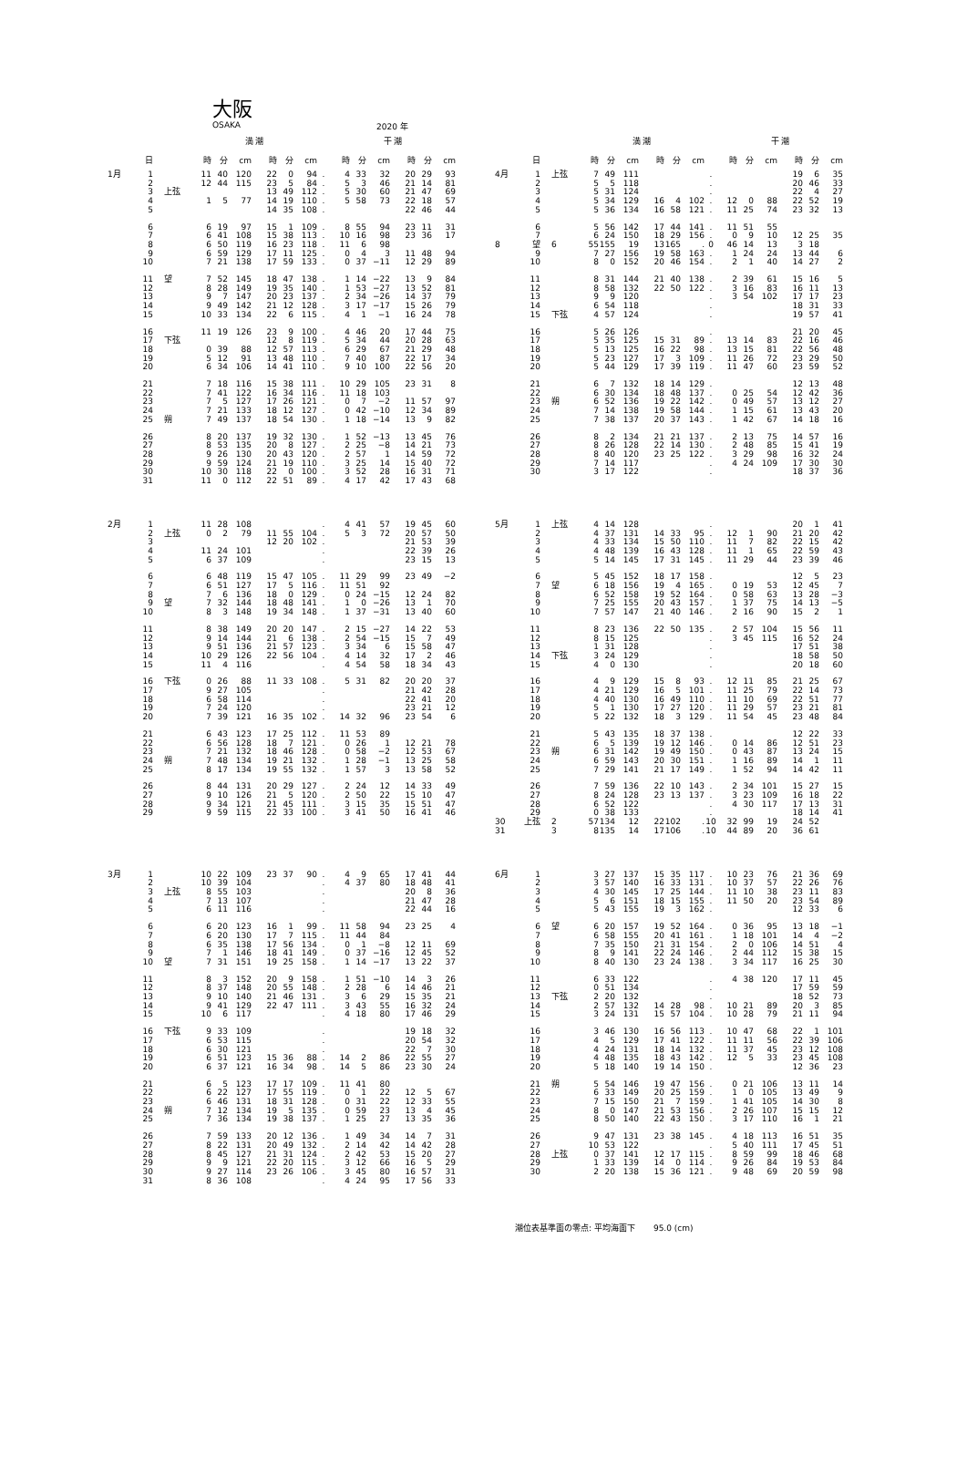大阪
OSAKA 2020 年
| | | | 満 潮 | | | | | | | 干 潮 | | | | | | | | | | 満 潮 | | | | | | | 干 潮 | | | | | | |
| | 日 | | 時 | 分 | cm | 時 | 分 | cm | | 時 | 分 | cm | 時 | 分 | cm | | | 日 | | 時 | 分 | cm | 時 | 分 | cm | | 時 | 分 | cm | 時 | 分 | cm | |
| 1月 | 1 | | 11 | 40 | 120 | 22 | 0 | 94 | . | 4 | 33 | 32 | 20 | 29 | 93 | | 4月 | 1 | 上弦 | 7 | 49 | 111 | | | | . | | | | 19 | 6 | 35 | |
| | 2 | | 12 | 44 | 115 | 23 | 5 | 84 | . | 5 | 3 | 46 | 21 | 14 | 81 | | | 2 | | 5 | 5 | 118 | | | | . | | | | 20 | 46 | 33 | |
| | 3 | 上弦 | | | | 13 | 49 | 112 | . | 5 | 30 | 60 | 21 | 47 | 69 | | | 3 | | 5 | 31 | 124 | | | | . | | | | 22 | 4 | 27 | |
| | 4 | | 1 | 5 | 77 | 14 | 19 | 110 | . | 5 | 58 | 73 | 22 | 18 | 57 | | | 4 | | 5 | 34 | 129 | 16 | 4 | 102 | . | 12 | 0 | 88 | 22 | 52 | 19 | |
| | 5 | | | | | 14 | 35 | 108 | . | | | | 22 | 46 | 44 | | | 5 | | 5 | 36 | 134 | 16 | 58 | 121 | . | 11 | 25 | 74 | 23 | 32 | 13 | |
| | 6 | | 6 | 19 | 97 | 15 | 1 | 109 | . | 8 | 55 | 94 | 23 | 11 | 31 | | | 6 | | 5 | 56 | 142 | 17 | 44 | 141 | . | 11 | 51 | 55 | | | | |
| | 7 | | 6 | 41 | 108 | 15 | 38 | 113 | . | 10 | 16 | 98 | 23 | 36 | 17 | | | 7 | | 6 | 24 | 150 | 18 | 29 | 156 | . | 0 | 9 | 10 | 12 | 25 | 35 | |
| | 8 | | 6 | 50 | 119 | 16 | 23 | 118 | . | 11 | 6 | 98 | | | | | 8 | 望 | 6 | 55 | 155 | 19 | 13 | 165 | . | 0 | 46 | 14 | 13 | 3 | 18 | | |
| | 9 | | 6 | 59 | 129 | 17 | 11 | 125 | . | 0 | 4 | 3 | 11 | 48 | 94 | | | 9 | | 7 | 27 | 156 | 19 | 58 | 163 | . | 1 | 24 | 24 | 13 | 44 | 6 | |
| | 10 | | 7 | 21 | 138 | 17 | 59 | 133 | . | 0 | 37 | −11 | 12 | 29 | 89 | | | 10 | | 8 | 0 | 152 | 20 | 46 | 154 | . | 2 | 1 | 40 | 14 | 27 | 2 | |
| | 11 | 望 | 7 | 52 | 145 | 18 | 47 | 138 | . | 1 | 14 | −22 | 13 | 9 | 84 | | | 11 | | 8 | 31 | 144 | 21 | 40 | 138 | . | 2 | 39 | 61 | 15 | 16 | 5 | |
| | 12 | | 8 | 28 | 149 | 19 | 35 | 140 | . | 1 | 53 | −27 | 13 | 52 | 81 | | | 12 | | 8 | 58 | 132 | 22 | 50 | 122 | . | 3 | 16 | 83 | 16 | 11 | 13 | |
| | 13 | | 9 | 7 | 147 | 20 | 23 | 137 | . | 2 | 34 | −26 | 14 | 37 | 79 | | | 13 | | 9 | 9 | 120 | | | | . | 3 | 54 | 102 | 17 | 17 | 23 | |
| | 14 | | 9 | 49 | 142 | 21 | 12 | 128 | . | 3 | 17 | −17 | 15 | 26 | 79 | | | 14 | | 6 | 54 | 118 | | | | . | | | | 18 | 31 | 33 | |
| | 15 | | 10 | 33 | 134 | 22 | 6 | 115 | . | 4 | 1 | −1 | 16 | 24 | 78 | | | 15 | 下弦 | 4 | 57 | 124 | | | | . | | | | 19 | 57 | 41 | |
| | 16 | | 11 | 19 | 126 | 23 | 9 | 100 | . | 4 | 46 | 20 | 17 | 44 | 75 | | | 16 | | 5 | 26 | 126 | | | | . | | | | 21 | 20 | 45 | |
| | 17 | 下弦 | | | | 12 | 8 | 119 | . | 5 | 34 | 44 | 20 | 28 | 63 | | | 17 | | 5 | 35 | 125 | 15 | 31 | 89 | . | 13 | 14 | 83 | 22 | 16 | 46 | |
| | 18 | | 0 | 39 | 88 | 12 | 57 | 113 | . | 6 | 29 | 67 | 21 | 29 | 48 | | | 18 | | 5 | 13 | 125 | 16 | 22 | 98 | . | 13 | 15 | 81 | 22 | 56 | 48 | |
| | 19 | | 5 | 12 | 91 | 13 | 48 | 110 | . | 7 | 40 | 87 | 22 | 17 | 34 | | | 19 | | 5 | 23 | 127 | 17 | 3 | 109 | . | 11 | 26 | 72 | 23 | 29 | 50 | |
| | 20 | | 6 | 34 | 106 | 14 | 41 | 110 | . | 9 | 10 | 100 | 22 | 56 | 20 | | | 20 | | 5 | 44 | 129 | 17 | 39 | 119 | . | 11 | 47 | 60 | 23 | 59 | 52 | |
| | 21 | | 7 | 18 | 116 | 15 | 38 | 111 | . | 10 | 29 | 105 | 23 | 31 | 8 | | | 21 | | 6 | 7 | 132 | 18 | 14 | 129 | . | | | | 12 | 13 | 48 | |
| | 22 | | 7 | 41 | 122 | 16 | 34 | 116 | . | 11 | 18 | 103 | | | | | | 22 | | 6 | 30 | 134 | 18 | 48 | 137 | . | 0 | 25 | 54 | 12 | 42 | 36 | |
| | 23 | | 7 | 5 | 127 | 17 | 26 | 121 | . | 0 | 7 | −2 | 11 | 57 | 97 | | | 23 | 朔 | 6 | 52 | 136 | 19 | 22 | 142 | . | 0 | 49 | 57 | 13 | 12 | 27 | |
| | 24 | | 7 | 21 | 133 | 18 | 12 | 127 | . | 0 | 42 | −10 | 12 | 34 | 89 | | | 24 | | 7 | 14 | 138 | 19 | 58 | 144 | . | 1 | 15 | 61 | 13 | 43 | 20 | |
| | 25 | 朔 | 7 | 49 | 137 | 18 | 54 | 130 | . | 1 | 18 | −14 | 13 | 9 | 82 | | | 25 | | 7 | 38 | 137 | 20 | 37 | 143 | . | 1 | 42 | 67 | 14 | 18 | 16 | |
| | 26 | | 8 | 20 | 137 | 19 | 32 | 130 | . | 1 | 52 | −13 | 13 | 45 | 76 | | | 26 | | 8 | 2 | 134 | 21 | 21 | 137 | . | 2 | 13 | 75 | 14 | 57 | 16 | |
| | 27 | | 8 | 53 | 135 | 20 | 8 | 127 | . | 2 | 25 | −8 | 14 | 21 | 73 | | | 27 | | 8 | 26 | 128 | 22 | 14 | 130 | . | 2 | 48 | 85 | 15 | 41 | 19 | |
| | 28 | | 9 | 26 | 130 | 20 | 43 | 120 | . | 2 | 57 | 1 | 14 | 59 | 72 | | | 28 | | 8 | 40 | 120 | 23 | 25 | 122 | . | 3 | 29 | 98 | 16 | 32 | 24 | |
| | 29 | | 9 | 59 | 124 | 21 | 19 | 110 | . | 3 | 25 | 14 | 15 | 40 | 72 | | | 29 | | 7 | 14 | 117 | | | | . | 4 | 24 | 109 | 17 | 30 | 30 | |
| | 30 | | 10 | 30 | 118 | 22 | 0 | 100 | . | 3 | 52 | 28 | 16 | 31 | 71 | | | 30 | | 3 | 17 | 122 | | | | . | | | | 18 | 37 | 36 | |
| | 31 | | 11 | 0 | 112 | 22 | 51 | 89 | . | 4 | 17 | 42 | 17 | 43 | 68 | | | | | | | | | | | | | | | | | | |
| 2月 | 1 | | 11 | 28 | 108 | | | | . | 4 | 41 | 57 | 19 | 45 | 60 | | 5月 | 1 | 上弦 | 4 | 14 | 128 | | | | . | | | | 20 | 1 | 41 | |
| | 2 | 上弦 | 0 | 2 | 79 | 11 | 55 | 104 | . | 5 | 3 | 72 | 20 | 57 | 50 | | | 2 | | 4 | 37 | 131 | 14 | 33 | 95 | . | 12 | 1 | 90 | 21 | 20 | 42 | |
| | 3 | | | | | 12 | 20 | 102 | . | | | | 21 | 53 | 39 | | | 3 | | 4 | 33 | 134 | 15 | 50 | 110 | . | 11 | 7 | 82 | 22 | 15 | 42 | |
| | 4 | | 11 | 24 | 101 | | | | . | | | | 22 | 39 | 26 | | | 4 | | 4 | 48 | 139 | 16 | 43 | 128 | . | 11 | 1 | 65 | 22 | 59 | 43 | |
| | 5 | | 6 | 37 | 109 | | | | . | | | | 23 | 15 | 13 | | | 5 | | 5 | 14 | 145 | 17 | 31 | 145 | . | 11 | 29 | 44 | 23 | 39 | 46 | |
| | 6 | | 6 | 48 | 119 | 15 | 47 | 105 | . | 11 | 29 | 99 | 23 | 49 | −2 | | | 6 | | 5 | 45 | 152 | 18 | 17 | 158 | . | | | | 12 | 5 | 23 | |
| | 7 | | 6 | 51 | 127 | 17 | 5 | 116 | . | 11 | 51 | 92 | | | | | | 7 | 望 | 6 | 18 | 156 | 19 | 4 | 165 | . | 0 | 19 | 53 | 12 | 45 | 7 | |
| | 8 | | 7 | 6 | 136 | 18 | 0 | 129 | . | 0 | 24 | −15 | 12 | 24 | 82 | | | 8 | | 6 | 52 | 158 | 19 | 52 | 164 | . | 0 | 58 | 63 | 13 | 28 | −3 | |
| | 9 | 望 | 7 | 32 | 144 | 18 | 48 | 141 | . | 1 | 0 | −26 | 13 | 1 | 70 | | | 9 | | 7 | 25 | 155 | 20 | 43 | 157 | . | 1 | 37 | 75 | 14 | 13 | −5 | |
| | 10 | | 8 | 3 | 148 | 19 | 34 | 148 | . | 1 | 37 | −31 | 13 | 40 | 60 | | | 10 | | 7 | 57 | 147 | 21 | 40 | 146 | . | 2 | 16 | 90 | 15 | 2 | 1 | |
| | 11 | | 8 | 38 | 149 | 20 | 20 | 147 | . | 2 | 15 | −27 | 14 | 22 | 53 | | | 11 | | 8 | 23 | 136 | 22 | 50 | 135 | . | 2 | 57 | 104 | 15 | 56 | 11 | |
| | 12 | | 9 | 14 | 144 | 21 | 6 | 138 | . | 2 | 54 | −15 | 15 | 7 | 49 | | | 12 | | 8 | 15 | 125 | | | | . | 3 | 45 | 115 | 16 | 52 | 24 | |
| | 13 | | 9 | 51 | 136 | 21 | 57 | 123 | . | 3 | 34 | 6 | 15 | 58 | 47 | | | 13 | | 1 | 31 | 128 | | | | . | | | | 17 | 51 | 38 | |
| | 14 | | 10 | 29 | 126 | 22 | 56 | 104 | . | 4 | 14 | 32 | 17 | 2 | 46 | | | 14 | 下弦 | 3 | 24 | 129 | | | | . | | | | 18 | 58 | 50 | |
| | 15 | | 11 | 4 | 116 | | | | . | 4 | 54 | 58 | 18 | 34 | 43 | | | 15 | | 4 | 0 | 130 | | | | . | | | | 20 | 18 | 60 | |
| | 16 | 下弦 | 0 | 26 | 88 | 11 | 33 | 108 | . | 5 | 31 | 82 | 20 | 20 | 37 | | | 16 | | 4 | 9 | 129 | 15 | 8 | 93 | . | 12 | 11 | 85 | 21 | 25 | 67 | |
| | 17 | | 9 | 27 | 105 | | | | . | | | | 21 | 42 | 28 | | | 17 | | 4 | 21 | 129 | 16 | 5 | 101 | . | 11 | 25 | 79 | 22 | 14 | 73 | |
| | 18 | | 6 | 58 | 114 | | | | . | | | | 22 | 41 | 20 | | | 18 | | 4 | 40 | 130 | 16 | 49 | 110 | . | 11 | 10 | 69 | 22 | 51 | 77 | |
| | 19 | | 7 | 24 | 120 | | | | . | | | | 23 | 21 | 12 | | | 19 | | 5 | 1 | 130 | 17 | 27 | 120 | . | 11 | 29 | 57 | 23 | 21 | 81 | |
| | 20 | | 7 | 39 | 121 | 16 | 35 | 102 | . | 14 | 32 | 96 | 23 | 54 | 6 | | | 20 | | 5 | 22 | 132 | 18 | 3 | 129 | . | 11 | 54 | 45 | 23 | 48 | 84 | |
| | 21 | | 6 | 43 | 123 | 17 | 25 | 112 | . | 11 | 53 | 89 | | | | | | 21 | | 5 | 43 | 135 | 18 | 37 | 138 | . | | | | 12 | 22 | 33 | |
| | 22 | | 6 | 56 | 128 | 18 | 7 | 121 | . | 0 | 26 | 1 | 12 | 21 | 78 | | | 22 | | 6 | 5 | 139 | 19 | 12 | 146 | . | 0 | 14 | 86 | 12 | 51 | 23 | |
| | 23 | | 7 | 21 | 132 | 18 | 46 | 128 | . | 0 | 58 | −2 | 12 | 53 | 67 | | | 23 | 朔 | 6 | 31 | 142 | 19 | 49 | 150 | . | 0 | 43 | 87 | 13 | 24 | 15 | |
| | 24 | 朔 | 7 | 48 | 134 | 19 | 21 | 132 | . | 1 | 28 | −1 | 13 | 25 | 58 | | | 24 | | 6 | 59 | 143 | 20 | 30 | 151 | . | 1 | 16 | 89 | 14 | 1 | 11 | |
| | 25 | | 8 | 17 | 134 | 19 | 55 | 132 | . | 1 | 57 | 3 | 13 | 58 | 52 | | | 25 | | 7 | 29 | 141 | 21 | 17 | 149 | . | 1 | 52 | 94 | 14 | 42 | 11 | |
| | 26 | | 8 | 44 | 131 | 20 | 29 | 127 | . | 2 | 24 | 12 | 14 | 33 | 49 | | | 26 | | 7 | 59 | 136 | 22 | 10 | 143 | . | 2 | 34 | 101 | 15 | 27 | 15 | |
| | 27 | | 9 | 10 | 126 | 21 | 5 | 120 | . | 2 | 50 | 22 | 15 | 10 | 47 | | | 27 | | 8 | 24 | 128 | 23 | 13 | 137 | . | 3 | 23 | 109 | 16 | 18 | 22 | |
| | 28 | | 9 | 34 | 121 | 21 | 45 | 111 | . | 3 | 15 | 35 | 15 | 51 | 47 | | | 28 | | 6 | 52 | 122 | | | | . | 4 | 30 | 117 | 17 | 13 | 31 | |
| | 29 | | 9 | 59 | 115 | 22 | 33 | 100 | . | 3 | 41 | 50 | 16 | 41 | 46 | | | 29 | | 0 | 38 | 133 | | | | . | | | | 18 | 14 | 41 | |
| | | | | | | | | | | | | | | | | | 30 | 上弦 | 2 | 57 | 134 | 12 | 22 | 102 | . | 10 | 32 | 99 | 19 | 24 | 52 | | |
| | | | | | | | | | | | | | | | | | 31 | | 3 | 8 | 135 | 14 | 17 | 106 | . | 10 | 44 | 89 | 20 | 36 | 61 | | |
| 3月 | 1 | | 10 | 22 | 109 | 23 | 37 | 90 | . | 4 | 9 | 65 | 17 | 41 | 44 | | 6月 | 1 | | 3 | 27 | 137 | 15 | 35 | 117 | . | 10 | 23 | 76 | 21 | 36 | 69 | |
| | 2 | | 10 | 39 | 104 | | | | . | 4 | 37 | 80 | 18 | 48 | 41 | | | 2 | | 3 | 57 | 140 | 16 | 33 | 131 | . | 10 | 37 | 57 | 22 | 26 | 76 | |
| | 3 | 上弦 | 8 | 55 | 103 | | | | . | | | | 20 | 8 | 36 | | | 3 | | 4 | 30 | 145 | 17 | 25 | 144 | . | 11 | 10 | 38 | 23 | 11 | 83 | |
| | 4 | | 7 | 13 | 107 | | | | . | | | | 21 | 47 | 28 | | | 4 | | 5 | 6 | 151 | 18 | 15 | 155 | . | 11 | 50 | 20 | 23 | 54 | 89 | |
| | 5 | | 6 | 11 | 116 | | | | . | | | | 22 | 44 | 16 | | | 5 | | 5 | 43 | 155 | 19 | 3 | 162 | . | | | | 12 | 33 | 6 | |
| | 6 | | 6 | 20 | 123 | 16 | 1 | 99 | . | 11 | 58 | 94 | 23 | 25 | 4 | | | 6 | 望 | 6 | 20 | 157 | 19 | 52 | 164 | . | 0 | 36 | 95 | 13 | 18 | −1 | |
| | 7 | | 6 | 20 | 130 | 17 | 7 | 115 | . | 11 | 44 | 84 | | | | | | 7 | | 6 | 58 | 155 | 20 | 41 | 161 | . | 1 | 18 | 101 | 14 | 4 | −2 | |
| | 8 | | 6 | 35 | 138 | 17 | 56 | 134 | . | 0 | 1 | −8 | 12 | 11 | 69 | | | 8 | | 7 | 35 | 150 | 21 | 31 | 154 | . | 2 | 0 | 106 | 14 | 51 | 4 | |
| | 9 | | 7 | 1 | 146 | 18 | 41 | 149 | . | 0 | 37 | −16 | 12 | 45 | 52 | | | 9 | | 8 | 9 | 141 | 22 | 24 | 146 | . | 2 | 44 | 112 | 15 | 38 | 15 | |
| | 10 | 望 | 7 | 31 | 151 | 19 | 25 | 158 | . | 1 | 14 | −17 | 13 | 22 | 37 | | | 10 | | 8 | 40 | 130 | 23 | 24 | 138 | . | 3 | 34 | 117 | 16 | 25 | 30 | |
| | 11 | | 8 | 3 | 152 | 20 | 9 | 158 | . | 1 | 51 | −10 | 14 | 3 | 26 | | | 11 | | 6 | 33 | 122 | | | | . | 4 | 38 | 120 | 17 | 11 | 45 | |
| | 12 | | 8 | 37 | 148 | 20 | 55 | 148 | . | 2 | 28 | 6 | 14 | 46 | 21 | | | 12 | | 0 | 51 | 134 | | | | . | | | | 17 | 59 | 59 | |
| | 13 | | 9 | 10 | 140 | 21 | 46 | 131 | . | 3 | 6 | 29 | 15 | 35 | 21 | | | 13 | 下弦 | 2 | 20 | 132 | | | | . | | | | 18 | 52 | 73 | |
| | 14 | | 9 | 41 | 129 | 22 | 47 | 111 | . | 3 | 43 | 55 | 16 | 32 | 24 | | | 14 | | 2 | 57 | 132 | 14 | 28 | 98 | . | 10 | 21 | 89 | 20 | 3 | 85 | |
| | 15 | | 10 | 6 | 117 | | | | . | 4 | 18 | 80 | 17 | 46 | 29 | | | 15 | | 3 | 24 | 131 | 15 | 57 | 104 | . | 10 | 28 | 79 | 21 | 11 | 94 | |
| | 16 | 下弦 | 9 | 33 | 109 | | | | . | | | | 19 | 18 | 32 | | | 16 | | 3 | 46 | 130 | 16 | 56 | 113 | . | 10 | 47 | 68 | 22 | 1 | 101 | |
| | 17 | | 6 | 53 | 115 | | | | . | | | | 20 | 54 | 32 | | | 17 | | 4 | 5 | 129 | 17 | 41 | 122 | . | 11 | 11 | 56 | 22 | 39 | 106 | |
| | 18 | | 6 | 30 | 121 | | | | . | | | | 22 | 7 | 30 | | | 18 | | 4 | 24 | 131 | 18 | 14 | 132 | . | 11 | 37 | 45 | 23 | 12 | 108 | |
| | 19 | | 6 | 51 | 123 | 15 | 36 | 88 | . | 14 | 2 | 86 | 22 | 55 | 27 | | | 19 | | 4 | 48 | 135 | 18 | 43 | 142 | . | 12 | 5 | 33 | 23 | 45 | 108 | |
| | 20 | | 6 | 37 | 121 | 16 | 34 | 98 | . | 14 | 5 | 86 | 23 | 30 | 24 | | | 20 | | 5 | 18 | 140 | 19 | 14 | 150 | . | | | | 12 | 36 | 23 | |
| | 21 | | 6 | 5 | 123 | 17 | 17 | 109 | . | 11 | 41 | 80 | | | | | | 21 | 朔 | 5 | 54 | 146 | 19 | 47 | 156 | . | 0 | 21 | 106 | 13 | 11 | 14 | |
| | 22 | | 6 | 22 | 127 | 17 | 55 | 119 | . | 0 | 1 | 22 | 12 | 5 | 67 | | | 22 | | 6 | 33 | 149 | 20 | 25 | 159 | . | 1 | 0 | 105 | 13 | 49 | 9 | |
| | 23 | | 6 | 46 | 131 | 18 | 31 | 128 | . | 0 | 31 | 22 | 12 | 33 | 55 | | | 23 | | 7 | 15 | 150 | 21 | 7 | 159 | . | 1 | 41 | 105 | 14 | 30 | 8 | |
| | 24 | 朔 | 7 | 12 | 134 | 19 | 5 | 135 | . | 0 | 59 | 23 | 13 | 4 | 45 | | | 24 | | 8 | 0 | 147 | 21 | 53 | 156 | . | 2 | 26 | 107 | 15 | 15 | 12 | |
| | 25 | | 7 | 36 | 134 | 19 | 38 | 137 | . | 1 | 25 | 27 | 13 | 35 | 36 | | | 25 | | 8 | 50 | 140 | 22 | 43 | 150 | . | 3 | 17 | 110 | 16 | 1 | 21 | |
| | 26 | | 7 | 59 | 133 | 20 | 12 | 136 | . | 1 | 49 | 34 | 14 | 7 | 31 | | | 26 | | 9 | 47 | 131 | 23 | 38 | 145 | . | 4 | 18 | 113 | 16 | 51 | 35 | |
| | 27 | | 8 | 22 | 131 | 20 | 49 | 132 | . | 2 | 14 | 42 | 14 | 42 | 28 | | | 27 | | 10 | 53 | 122 | | | | . | 5 | 40 | 111 | 17 | 45 | 51 | |
| | 28 | | 8 | 45 | 127 | 21 | 31 | 124 | . | 2 | 42 | 53 | 15 | 20 | 27 | | | 28 | 上弦 | 0 | 37 | 141 | 12 | 17 | 115 | . | 8 | 59 | 99 | 18 | 46 | 68 | |
| | 29 | | 9 | 9 | 121 | 22 | 20 | 115 | . | 3 | 12 | 66 | 16 | 5 | 29 | | | 29 | | 1 | 33 | 139 | 14 | 0 | 114 | . | 9 | 26 | 84 | 19 | 53 | 84 | |
| | 30 | | 9 | 27 | 114 | 23 | 26 | 106 | . | 3 | 45 | 80 | 16 | 57 | 31 | | | 30 | | 2 | 20 | 138 | 15 | 36 | 121 | . | 9 | 48 | 69 | 20 | 59 | 98 | |
| | 31 | | 8 | 36 | 108 | | | | . | 4 | 24 | 95 | 17 | 56 | 33 | | | | | | | | | | | | | | | | | | |
潮位表基準面の零点: 平均海面下 95.0 (cm)